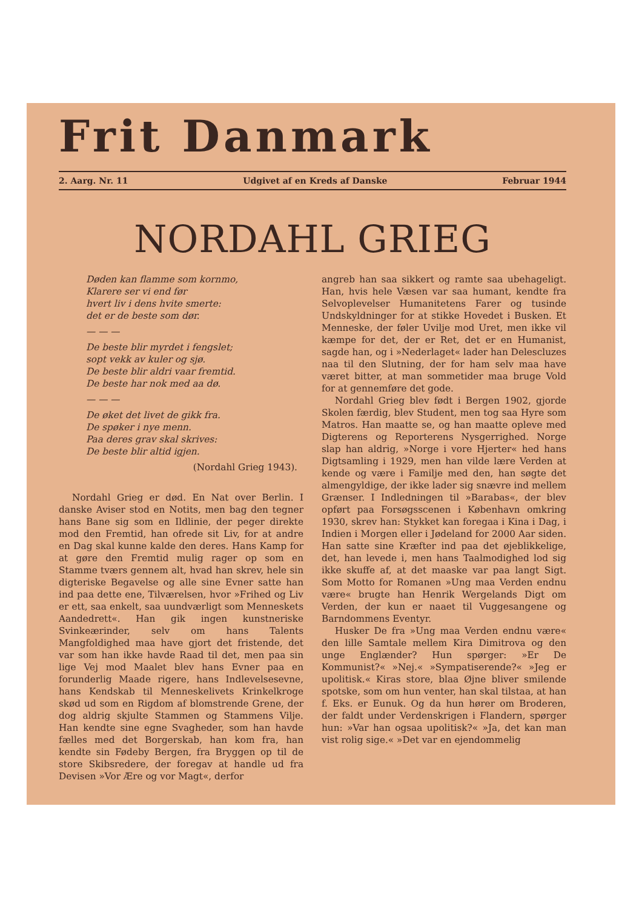Frit Danmark
2. Aarg. Nr. 11 Udgivet af en Kreds af Danske Februar 1944
NORDAHL GRIEG
Døden kan flamme som kornmo,
Klarere ser vi end før
hvert liv i dens hvite smerte:
det er de beste som dør.
— — —
De beste blir myrdet i fengslet;
sopt vekk av kuler og sjø.
De beste blir aldri vaar fremtid.
De beste har nok med aa dø.
— — —
De øket det livet de gikk fra.
De spøker i nye menn.
Paa deres grav skal skrives:
De beste blir altid igjen.
(Nordahl Grieg 1943).
Nordahl Grieg er død. En Nat over Berlin. I danske Aviser stod en Notits, men bag den tegner hans Bane sig som en Ildlinie, der peger direkte mod den Fremtid, han ofrede sit Liv, for at andre en Dag skal kunne kalde den deres. Hans Kamp for at gøre den Fremtid mulig rager op som en Stamme tværs gennem alt, hvad han skrev, hele sin digteriske Begavelse og alle sine Evner satte han ind paa dette ene, Tilværelsen, hvor »Frihed og Liv er ett, saa enkelt, saa uundværligt som Menneskets Aandedrett«. Han gik ingen kunstneriske Svinkeærinder, selv om hans Talents Mangfoldighed maa have gjort det fristende, det var som han ikke havde Raad til det, men paa sin lige Vej mod Maalet blev hans Evner paa en forunderlig Maade rigere, hans Indlevelsesevne, hans Kendskab til Menneskelivets Krinkelkroge skød ud som en Rigdom af blomstrende Grene, der dog aldrig skjulte Stammen og Stammens Vilje. Han kendte sine egne Svagheder, som han havde fælles med det Borgerskab, han kom fra, han kendte sin Fødeby Bergen, fra Bryggen op til de store Skibsredere, der foregav at handle ud fra Devisen »Vor Ære og vor Magt«, derfor
angreb han saa sikkert og ramte saa ubehageligt. Han, hvis hele Væsen var saa humant, kendte fra Selvoplevelser Humanitetens Farer og tusinde Undskyldninger for at stikke Hovedet i Busken. Et Menneske, der føler Uvilje mod Uret, men ikke vil kæmpe for det, der er Ret, det er en Humanist, sagde han, og i »Nederlaget« lader han Delescluzes naa til den Slutning, der for ham selv maa have været bitter, at man sommetider maa bruge Vold for at gennemføre det gode.
Nordahl Grieg blev født i Bergen 1902, gjorde Skolen færdig, blev Student, men tog saa Hyre som Matros. Han maatte se, og han maatte opleve med Digterens og Reporterens Nysgerrighed. Norge slap han aldrig, »Norge i vore Hjerter« hed hans Digtsamling i 1929, men han vilde lære Verden at kende og være i Familje med den, han søgte det almengyldige, der ikke lader sig snævre ind mellem Grænser. I Indledningen til »Barabas«, der blev opført paa Forsøgsscenen i København omkring 1930, skrev han: Stykket kan foregaa i Kina i Dag, i Indien i Morgen eller i Jødeland for 2000 Aar siden. Han satte sine Kræfter ind paa det øjeblikkelige, det, han levede i, men hans Taalmodighed lod sig ikke skuffe af, at det maaske var paa langt Sigt. Som Motto for Romanen »Ung maa Verden endnu være« brugte han Henrik Wergelands Digt om Verden, der kun er naaet til Vuggesangene og Barndommens Eventyr.
Husker De fra »Ung maa Verden endnu være« den lille Samtale mellem Kira Dimitrova og den unge Englænder? Hun spørger: »Er De Kommunist?« »Nej.« »Sympatiserende?« »Jeg er upolitisk.« Kiras store, blaa Øjne bliver smilende spotske, som om hun venter, han skal tilstaa, at han f. Eks. er Eunuk. Og da hun hører om Broderen, der faldt under Verdenskrigen i Flandern, spørger hun: »Var han ogsaa upolitisk?« »Ja, det kan man vist rolig sige.« »Det var en ejendommelig